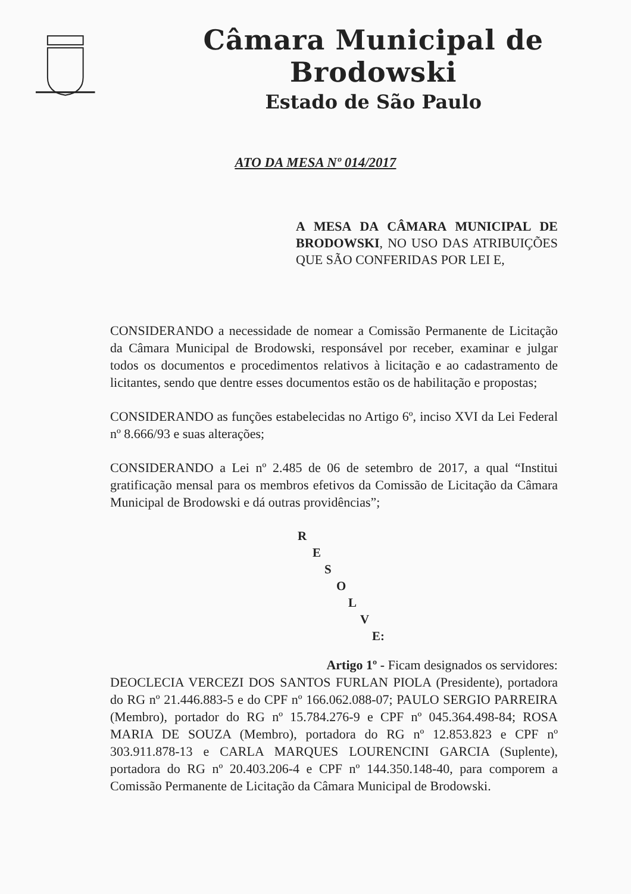Câmara Municipal de Brodowski
Estado de São Paulo
ATO DA MESA Nº 014/2017
A MESA DA CÂMARA MUNICIPAL DE BRODOWSKI, NO USO DAS ATRIBUIÇÕES QUE SÃO CONFERIDAS POR LEI E,
CONSIDERANDO a necessidade de nomear a Comissão Permanente de Licitação da Câmara Municipal de Brodowski, responsável por receber, examinar e julgar todos os documentos e procedimentos relativos à licitação e ao cadastramento de licitantes, sendo que dentre esses documentos estão os de habilitação e propostas;
CONSIDERANDO as funções estabelecidas no Artigo 6º, inciso XVI da Lei Federal nº 8.666/93 e suas alterações;
CONSIDERANDO a Lei nº 2.485 de 06 de setembro de 2017, a qual “Institui gratificação mensal para os membros efetivos da Comissão de Licitação da Câmara Municipal de Brodowski e dá outras providências”;
R
E
S
O
L
V
E:
Artigo 1º - Ficam designados os servidores:
DEOCLECIA VERCEZI DOS SANTOS FURLAN PIOLA (Presidente), portadora do RG nº 21.446.883-5 e do CPF nº 166.062.088-07; PAULO SERGIO PARREIRA (Membro), portador do RG nº 15.784.276-9 e CPF nº 045.364.498-84; ROSA MARIA DE SOUZA (Membro), portadora do RG nº 12.853.823 e CPF nº 303.911.878-13 e CARLA MARQUES LOURENCINI GARCIA (Suplente), portadora do RG nº 20.403.206-4 e CPF nº 144.350.148-40, para comporem a Comissão Permanente de Licitação da Câmara Municipal de Brodowski.